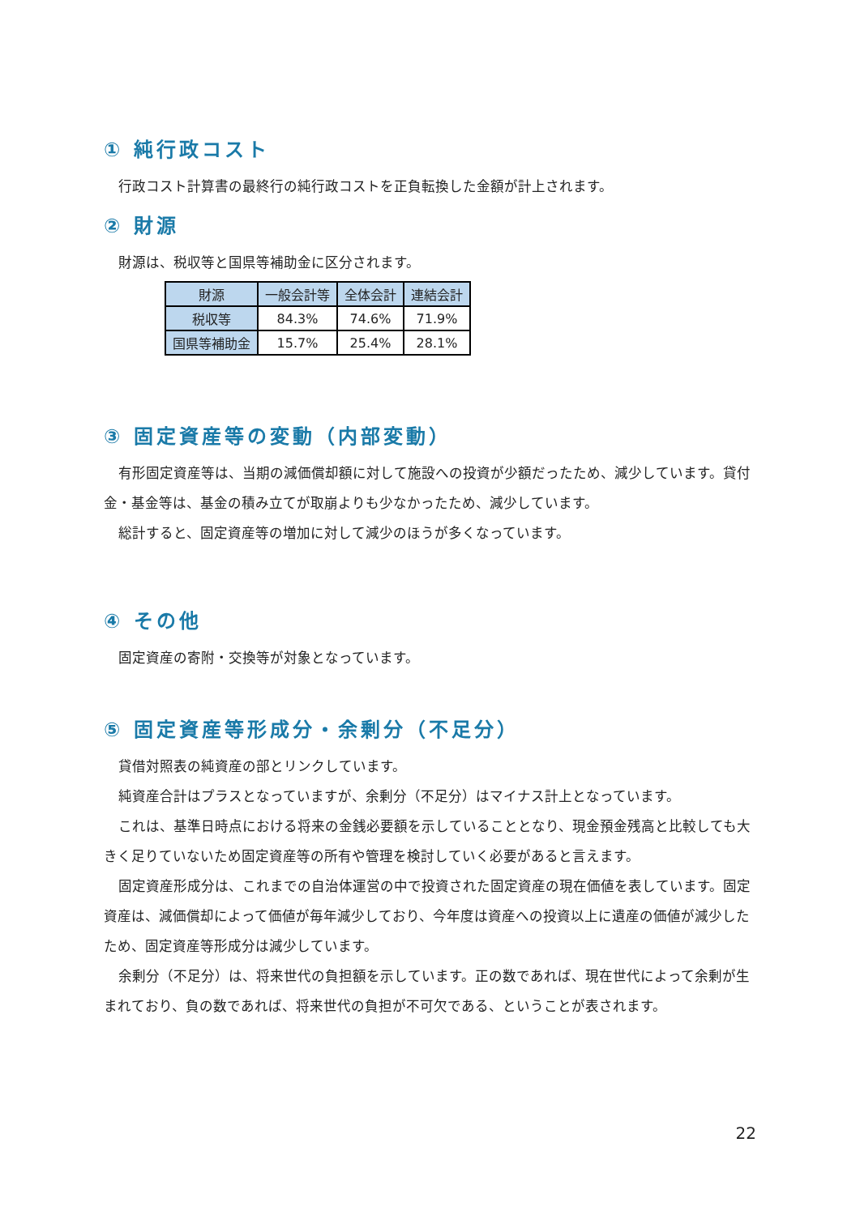① 純行政コスト
行政コスト計算書の最終行の純行政コストを正負転換した金額が計上されます。
② 財源
財源は、税収等と国県等補助金に区分されます。
| 財源 | 一般会計等 | 全体会計 | 連結会計 |
| --- | --- | --- | --- |
| 税収等 | 84.3% | 74.6% | 71.9% |
| 国県等補助金 | 15.7% | 25.4% | 28.1% |
③ 固定資産等の変動（内部変動）
有形固定資産等は、当期の減価償却額に対して施設への投資が少額だったため、減少しています。貸付金・基金等は、基金の積み立てが取崩よりも少なかったため、減少しています。
総計すると、固定資産等の増加に対して減少のほうが多くなっています。
④ その他
固定資産の寄附・交換等が対象となっています。
⑤ 固定資産等形成分・余剰分（不足分）
貸借対照表の純資産の部とリンクしています。
純資産合計はプラスとなっていますが、余剰分（不足分）はマイナス計上となっています。
これは、基準日時点における将来の金銭必要額を示していることとなり、現金預金残高と比較しても大きく足りていないため固定資産等の所有や管理を検討していく必要があると言えます。
固定資産形成分は、これまでの自治体運営の中で投資された固定資産の現在価値を表しています。固定資産は、減価償却によって価値が毎年減少しており、今年度は資産への投資以上に遺産の価値が減少したため、固定資産等形成分は減少しています。
余剰分（不足分）は、将来世代の負担額を示しています。正の数であれば、現在世代によって余剰が生まれており、負の数であれば、将来世代の負担が不可欠である、ということが表されます。
22